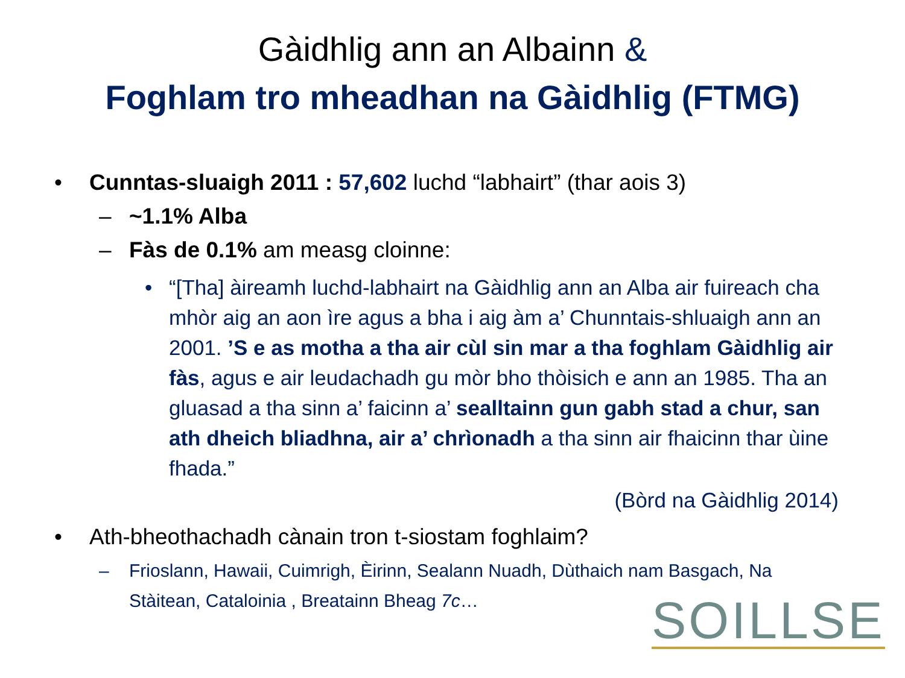Gàidhlig ann an Albainn &
Foghlam tro mheadhan na Gàidhlig (FTMG)
• Cunntas-sluaigh 2011 : 57,602 luchd “labhairt” (thar aois 3)
– ~1.1% Alba
– Fàs de 0.1% am measg cloinne:
• “[Tha] àireamh luchd-labhairt na Gàidhlig ann an Alba air fuireach cha mhòr aig an aon ìre agus a bha i aig àm a’ Chunntais-shluaigh ann an 2001. ’S e as motha a tha air cùl sin mar a tha foghlam Gàidhlig air fàs, agus e air leudachadh gu mòr bho thòisich e ann an 1985. Tha an gluasad a tha sinn a’ faicinn a’ sealltainn gun gabh stad a chur, san ath dheich bliadhna, air a’ chrìonadh a tha sinn air fhaicinn thar ùine fhada.”
(Bòrd na Gàidhlig 2014)
• Ath-bheothachadh cànain tron t-siostam foghlaim?
– Frioslann, Hawaii, Cuimrigh, Èirinn, Sealann Nuadh, Dùthaich nam Basgach, Na Stàitean, Cataloinia , Breatainn Bheag 7c…
SOILLSE